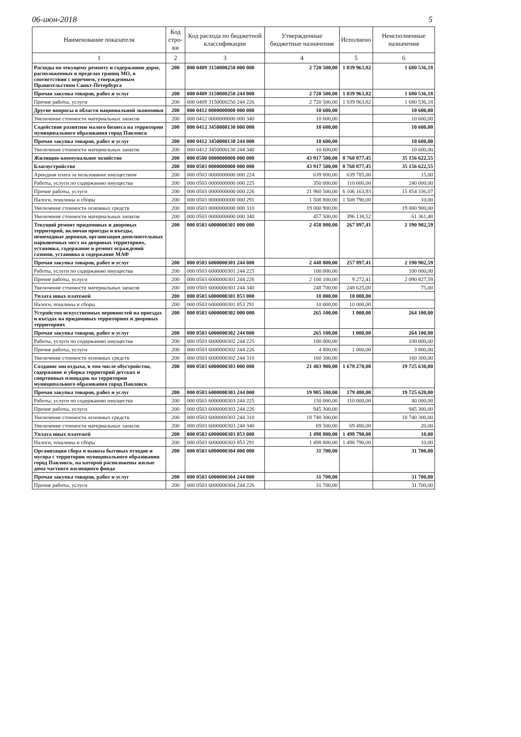06-июн-2018 5
| Наименование показателя | Код стро-ки | Код расхода по бюджетной классификации | Утвержденные бюджетные назначения | Исполнено | Неисполненные назначения |
| --- | --- | --- | --- | --- | --- |
| 1 | 2 | 3 | 4 | 5 | 6 |
| Расходы по текущему ремонту и содержанию дорог, расположенных в пределах границ МО, в соответствии с перечнем, утвержденным Правительством Санкт-Петербурга | 200 | 000 0409 3150000250 000 000 | 2 720 500,00 | 1 039 963,82 | 1 680 536,18 |
| Прочая закупка товаров, работ и услуг | 200 | 000 0409 3150000250 244 000 | 2 720 500,00 | 1 039 963,82 | 1 680 536,18 |
| Прочие работы, услуги | 200 | 000 0409 3150000250 244 226 | 2 720 500,00 | 1 039 963,82 | 1 680 536,18 |
| Другие вопросы в области национальной экономики | 200 | 000 0412 0000000000 000 000 | 10 600,00 | | 10 600,00 |
| Увеличение стоимости материальных запасов | 200 | 000 0412 0000000000 000 340 | 10 600,00 | | 10 600,00 |
| Содействие развитию малого бизнеса на территории муниципального образования город Павловск | 200 | 000 0412 3450000130 000 000 | 10 600,00 | | 10 600,00 |
| Прочая закупка товаров, работ и услуг | 200 | 000 0412 3450000130 244 000 | 10 600,00 | | 10 600,00 |
| Увеличение стоимости материальных запасов | 200 | 000 0412 3450000130 244 340 | 10 600,00 | | 10 600,00 |
| Жилищно-коммунальное хозяйство | 200 | 000 0500 0000000000 000 000 | 43 917 500,00 | 8 760 877,45 | 35 156 622,55 |
| Благоустройство | 200 | 000 0503 0000000000 000 000 | 43 917 500,00 | 8 760 877,45 | 35 156 622,55 |
| Арендная плата за пользование имуществом | 200 | 000 0503 0000000000 000 224 | 639 800,00 | 639 785,00 | 15,00 |
| Работы, услуги по содержанию имущества | 200 | 000 0503 0000000000 000 225 | 350 000,00 | 110 000,00 | 240 000,00 |
| Прочие работы, услуги | 200 | 000 0503 0000000000 000 226 | 21 960 500,00 | 6 106 163,93 | 15 854 336,07 |
| Налоги, пошлины и сборы | 200 | 000 0503 0000000000 000 291 | 1 508 800,00 | 1 508 790,00 | 10,00 |
| Увеличение стоимости основных средств | 200 | 000 0503 0000000000 000 310 | 19 000 900,00 | | 19 000 900,00 |
| Увеличение стоимости материальных запасов | 200 | 000 0503 0000000000 000 340 | 457 500,00 | 396 138,52 | 61 361,48 |
| Текущий ремонт придомовых и дворовых территорий, включая проезды и въезды, пешеходные дорожки, организация дополнительных парковочных мест на дворовых территориях, установка, содержание и ремонт ограждений газонов, установка и содержание МАФ | 200 | 000 0503 6000000301 000 000 | 2 458 800,00 | 267 897,41 | 2 190 902,59 |
| Прочая закупка товаров, работ и услуг | 200 | 000 0503 6000000301 244 000 | 2 448 800,00 | 257 897,41 | 2 190 902,59 |
| Работы, услуги по содержанию имущества | 200 | 000 0503 6000000301 244 225 | 100 000,00 | | 100 000,00 |
| Прочие работы, услуги | 200 | 000 0503 6000000301 244 226 | 2 100 100,00 | 9 272,41 | 2 090 827,59 |
| Увеличение стоимости материальных запасов | 200 | 000 0503 6000000301 244 340 | 248 700,00 | 248 625,00 | 75,00 |
| Уплата иных платежей | 200 | 000 0503 6000000301 853 000 | 10 000,00 | 10 000,00 | |
| Налоги, пошлины и сборы | 200 | 000 0503 6000000301 853 291 | 10 000,00 | 10 000,00 | |
| Устройство искусственных неровностей на проездах и въездах на придомовых территориях и дворовых территориях | 200 | 000 0503 6000000302 000 000 | 265 100,00 | 1 000,00 | 264 100,00 |
| Прочая закупка товаров, работ и услуг | 200 | 000 0503 6000000302 244 000 | 265 100,00 | 1 000,00 | 264 100,00 |
| Работы, услуги по содержанию имущества | 200 | 000 0503 6000000302 244 225 | 100 000,00 | | 100 000,00 |
| Прочие работы, услуги | 200 | 000 0503 6000000302 244 226 | 4 800,00 | 1 000,00 | 3 800,00 |
| Увеличение стоимости основных средств | 200 | 000 0503 6000000302 244 310 | 160 300,00 | | 160 300,00 |
| Создание зон отдыха, в том числе обустройство, содержание и уборка территорий детских и спортивных площадок на территории муниципального образования город Павловск | 200 | 000 0503 6000000303 000 000 | 21 403 900,00 | 1 678 270,00 | 19 725 630,00 |
| Прочая закупка товаров, работ и услуг | 200 | 000 0503 6000000303 244 000 | 19 905 100,00 | 179 480,00 | 19 725 620,00 |
| Работы, услуги по содержанию имущества | 200 | 000 0503 6000000303 244 225 | 150 000,00 | 110 000,00 | 40 000,00 |
| Прочие работы, услуги | 200 | 000 0503 6000000303 244 226 | 945 300,00 | | 945 300,00 |
| Увеличение стоимости основных средств | 200 | 000 0503 6000000303 244 310 | 18 740 300,00 | | 18 740 300,00 |
| Увеличение стоимости материальных запасов | 200 | 000 0503 6000000303 244 340 | 69 500,00 | 69 480,00 | 20,00 |
| Уплата иных платежей | 200 | 000 0503 6000000303 853 000 | 1 498 800,00 | 1 498 790,00 | 10,00 |
| Налоги, пошлины и сборы | 200 | 000 0503 6000000303 853 291 | 1 498 800,00 | 1 498 790,00 | 10,00 |
| Организация сбора и вывоза бытовых отходов и мусора с территории муниципального образования город Павловск, на которой расположены жилые дома частного жилищного фонда | 200 | 000 0503 6000000304 000 000 | 31 700,00 | | 31 700,00 |
| Прочая закупка товаров, работ и услуг | 200 | 000 0503 6000000304 244 000 | 31 700,00 | | 31 700,00 |
| Прочие работы, услуги | 200 | 000 0503 6000000304 244 226 | 31 700,00 | | 31 700,00 |